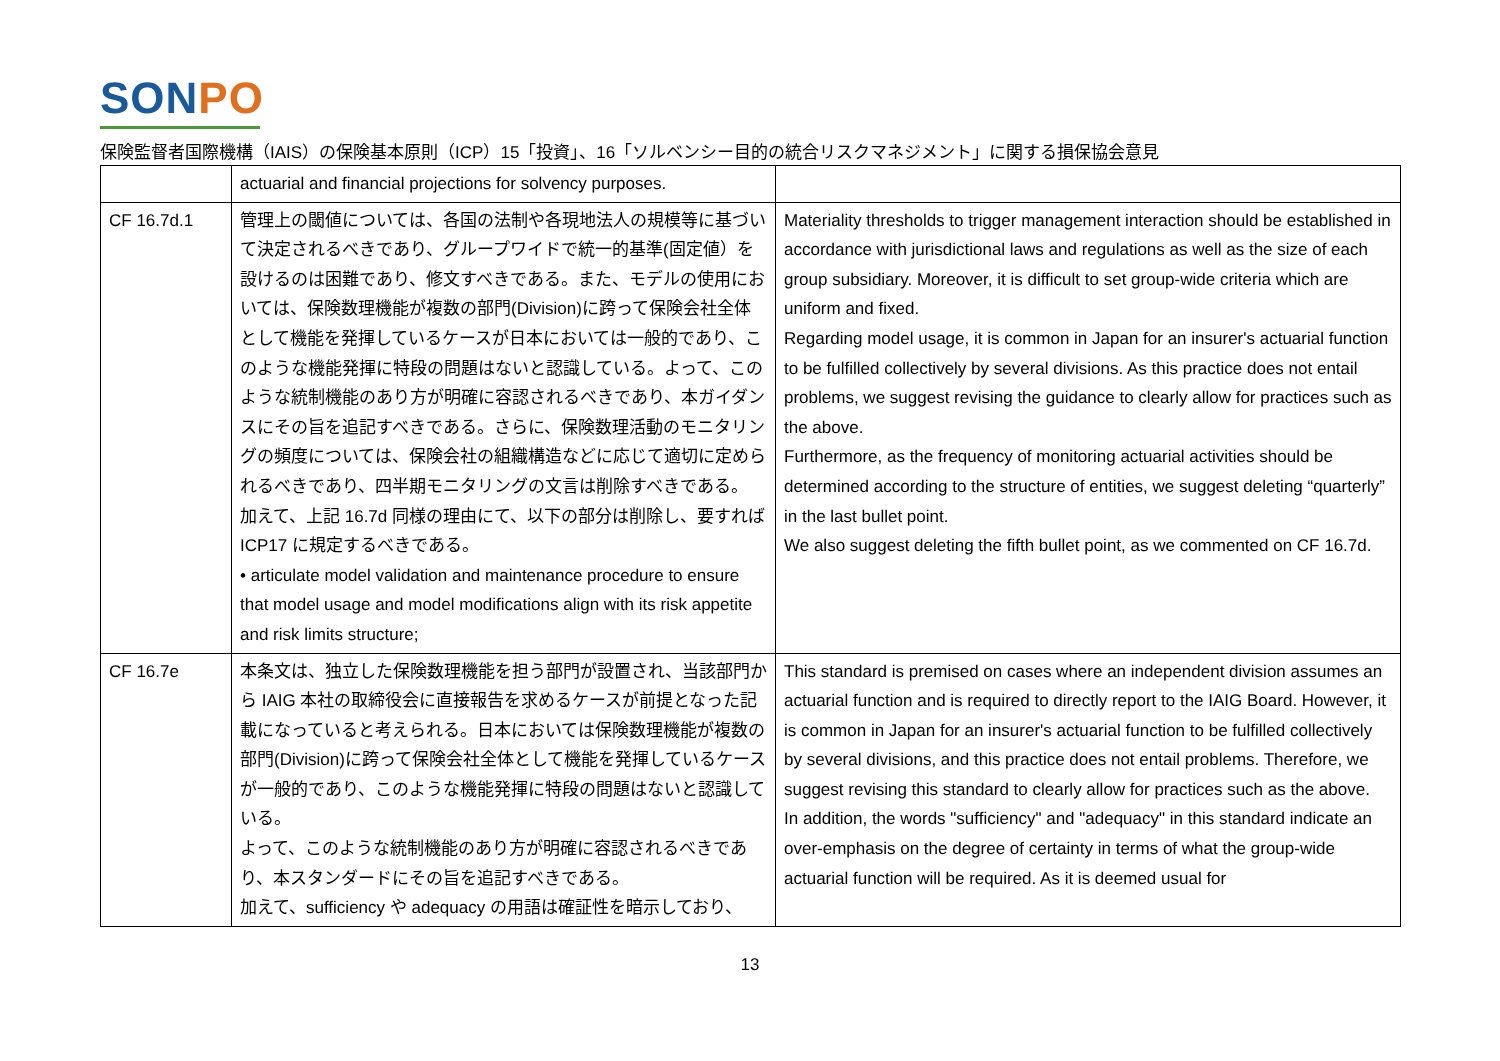SONPO
保険監督者国際機構（IAIS）の保険基本原則（ICP）15「投資」、16「ソルベンシー目的の統合リスクマネジメント」に関する損保協会意見
| | actuarial and financial projections for solvency purposes. | |
| CF 16.7d.1 | 管理上の閾値については、各国の法制や各現地法人の規模等に基づいて決定されるべきであり、グループワイドで統一的基準(固定値）を設けるのは困難であり、修文すべきである。また、モデルの使用においては、保険数理機能が複数の部門(Division)に跨って保険会社全体として機能を発揮しているケースが日本においては一般的であり、このような機能発揮に特段の問題はないと認識している。よって、このような統制機能のあり方が明確に容認されるべきであり、本ガイダンスにその旨を追記すべきである。さらに、保険数理活動のモニタリングの頻度については、保険会社の組織構造などに応じて適切に定められるべきであり、四半期モニタリングの文言は削除すべきである。 加えて、上記 16.7d 同様の理由にて、以下の部分は削除し、要すれば ICP17 に規定するべきである。 • articulate model validation and maintenance procedure to ensure that model usage and model modifications align with its risk appetite and risk limits structure; | Materiality thresholds to trigger management interaction should be established in accordance with jurisdictional laws and regulations as well as the size of each group subsidiary. Moreover, it is difficult to set group-wide criteria which are uniform and fixed. Regarding model usage, it is common in Japan for an insurer's actuarial function to be fulfilled collectively by several divisions. As this practice does not entail problems, we suggest revising the guidance to clearly allow for practices such as the above. Furthermore, as the frequency of monitoring actuarial activities should be determined according to the structure of entities, we suggest deleting “quarterly” in the last bullet point. We also suggest deleting the fifth bullet point, as we commented on CF 16.7d. |
| CF 16.7e | 本条文は、独立した保険数理機能を担う部門が設置され、当該部門から IAIG 本社の取締役会に直接報告を求めるケースが前提となった記載になっていると考えられる。日本においては保険数理機能が複数の部門(Division)に跨って保険会社全体として機能を発揮しているケースが一般的であり、このような機能発揮に特段の問題はないと認識している。 よって、このような統制機能のあり方が明確に容認されるべきであり、本スタンダードにその旨を追記すべきである。 加えて、sufficiency や adequacy の用語は確証性を暗示しており、 | This standard is premised on cases where an independent division assumes an actuarial function and is required to directly report to the IAIG Board. However, it is common in Japan for an insurer's actuarial function to be fulfilled collectively by several divisions, and this practice does not entail problems. Therefore, we suggest revising this standard to clearly allow for practices such as the above. In addition, the words "sufficiency" and "adequacy" in this standard indicate an over-emphasis on the degree of certainty in terms of what the group-wide actuarial function will be required. As it is deemed usual for |
13